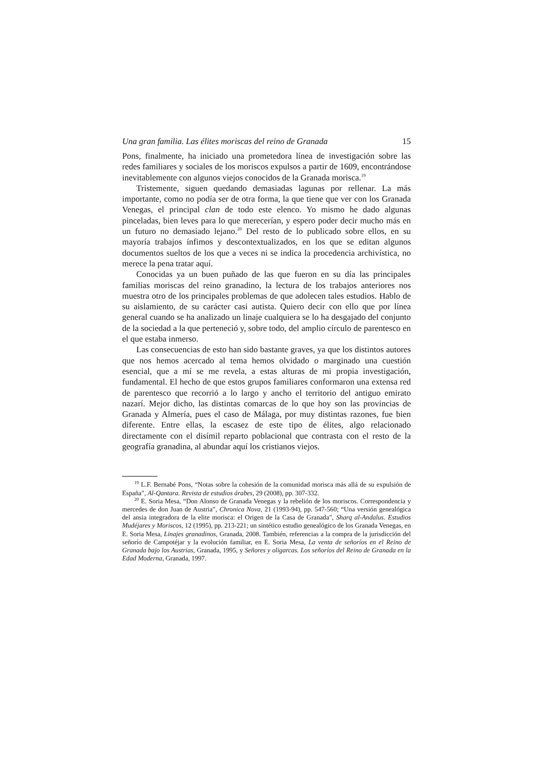Una gran familia. Las élites moriscas del reino de Granada 15
Pons, finalmente, ha iniciado una prometedora línea de investigación sobre las redes familiares y sociales de los moriscos expulsos a partir de 1609, encontrándose inevitablemente con algunos viejos conocidos de la Granada morisca.<sup>19</sup>
Tristemente, siguen quedando demasiadas lagunas por rellenar. La más importante, como no podía ser de otra forma, la que tiene que ver con los Granada Venegas, el principal clan de todo este elenco. Yo mismo he dado algunas pinceladas, bien leves para lo que merecerían, y espero poder decir mucho más en un futuro no demasiado lejano.<sup>20</sup> Del resto de lo publicado sobre ellos, en su mayoría trabajos ínfimos y descontextualizados, en los que se editan algunos documentos sueltos de los que a veces ni se indica la procedencia archivística, no merece la pena tratar aquí.
Conocidas ya un buen puñado de las que fueron en su día las principales familias moriscas del reino granadino, la lectura de los trabajos anteriores nos muestra otro de los principales problemas de que adolecen tales estudios. Hablo de su aislamiento, de su carácter casi autista. Quiero decir con ello que por línea general cuando se ha analizado un linaje cualquiera se lo ha desgajado del conjunto de la sociedad a la que perteneció y, sobre todo, del amplio círculo de parentesco en el que estaba inmerso.
Las consecuencias de esto han sido bastante graves, ya que los distintos autores que nos hemos acercado al tema hemos olvidado o marginado una cuestión esencial, que a mí se me revela, a estas alturas de mi propia investigación, fundamental. El hecho de que estos grupos familiares conformaron una extensa red de parentesco que recorrió a lo largo y ancho el territorio del antiguo emirato nazarí. Mejor dicho, las distintas comarcas de lo que hoy son las provincias de Granada y Almería, pues el caso de Málaga, por muy distintas razones, fue bien diferente. Entre ellas, la escasez de este tipo de élites, algo relacionado directamente con el disímil reparto poblacional que contrasta con el resto de la geografía granadina, al abundar aquí los cristianos viejos.
<sup>19</sup> L.F. Bernabé Pons, “Notas sobre la cohesión de la comunidad morisca más allá de su expulsión de España”, Al-Qantara. Revista de estudios árabes, 29 (2008), pp. 307-332.
<sup>20</sup> E. Soria Mesa, “Don Alonso de Granada Venegas y la rebelión de los moriscos. Correspondencia y mercedes de don Juan de Austria”, Chronica Nova, 21 (1993-94), pp. 547-560; “Una versión genealógica del ansia integradora de la elite morisca: el Origen de la Casa de Granada”, Sharq al-Andalus. Estudios Mudéjares y Moriscos, 12 (1995), pp. 213-221; un sintético estudio genealógico de los Granada Venegas, en E. Soria Mesa, Linajes granadinos, Granada, 2008. También, referencias a la compra de la jurisdicción del señorío de Campotéjar y la evolución familiar, en E. Soria Mesa, La venta de señoríos en el Reino de Granada bajo los Austrias, Granada, 1995, y Señores y oligarcas. Los señoríos del Reino de Granada en la Edad Moderna, Granada, 1997.